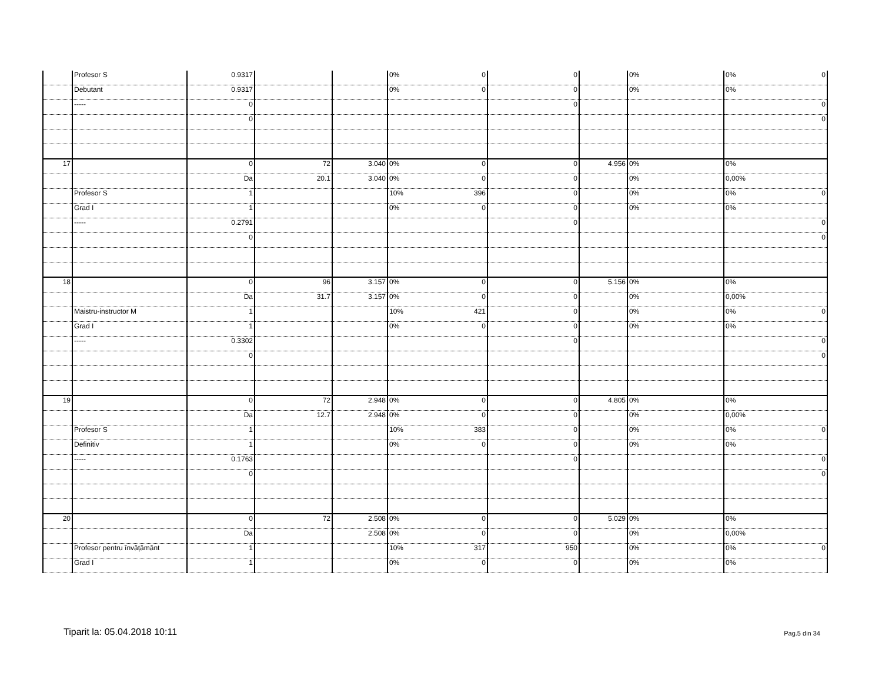| | Profesor S | 0.9317 | | | 0% 0 | 0 | | 0% | 0% 0 |
| | Debutant | 0.9317 | | | 0% 0 | 0 | | 0% | 0% |
| | ----- | 0 | | | | 0 | | | 0 |
| | | 0 | | | | | | | 0 |
| 17 | | 0 | 72 | 3.040 | 0% 0 | 0 | 4.956 | 0% | 0% |
| | | Da | 20.1 | 3.040 | 0% 0 | 0 | | 0% | 0,00% |
| | Profesor S | 1 | | | 10% 396 | 0 | | 0% | 0% 0 |
| | Grad I | 1 | | | 0% 0 | 0 | | 0% | 0% |
| | ----- | 0.2791 | | | | 0 | | | 0 |
| | | 0 | | | | | | | 0 |
| 18 | | 0 | 96 | 3.157 | 0% 0 | 0 | 5.156 | 0% | 0% |
| | | Da | 31.7 | 3.157 | 0% 0 | 0 | | 0% | 0,00% |
| | Maistru-instructor M | 1 | | | 10% 421 | 0 | | 0% | 0% 0 |
| | Grad I | 1 | | | 0% 0 | 0 | | 0% | 0% |
| | ----- | 0.3302 | | | | 0 | | | 0 |
| | | 0 | | | | | | | 0 |
| 19 | | 0 | 72 | 2.948 | 0% 0 | 0 | 4.805 | 0% | 0% |
| | | Da | 12.7 | 2.948 | 0% 0 | 0 | | 0% | 0,00% |
| | Profesor S | 1 | | | 10% 383 | 0 | | 0% | 0% 0 |
| | Definitiv | 1 | | | 0% 0 | 0 | | 0% | 0% |
| | ----- | 0.1763 | | | | 0 | | | 0 |
| | | 0 | | | | | | | 0 |
| 20 | | 0 | 72 | 2.508 | 0% 0 | 0 | 5.029 | 0% | 0% |
| | | Da | | 2.508 | 0% 0 | 0 | | 0% | 0,00% |
| | Profesor pentru învățământ | 1 | | | 10% 317 | 950 | | 0% | 0% 0 |
| | Grad I | 1 | | | 0% 0 | 0 | | 0% | 0% |
Tiparit la: 05.04.2018 10:11 Pag.5 din 34